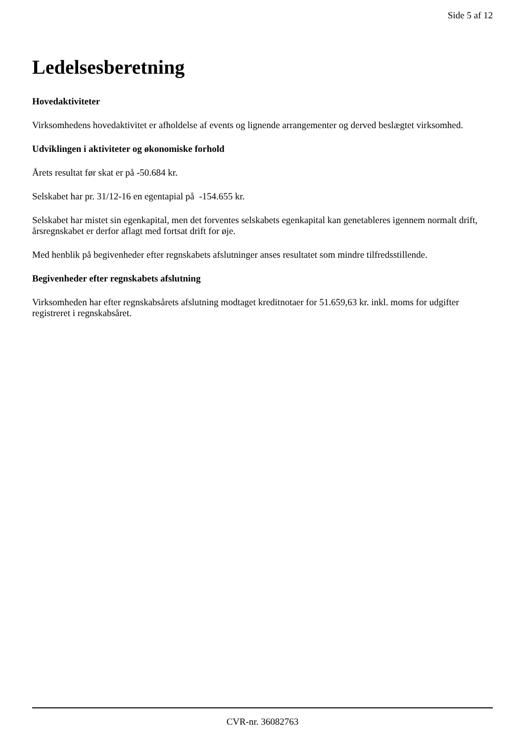Side 5 af 12
Ledelsesberetning
Hovedaktiviteter
Virksomhedens hovedaktivitet er afholdelse af events og lignende arrangementer og derved beslægtet virksomhed.
Udviklingen i aktiviteter og økonomiske forhold
Årets resultat før skat er på -50.684 kr.
Selskabet har pr. 31/12-16 en egentapial på -154.655 kr.
Selskabet har mistet sin egenkapital, men det forventes selskabets egenkapital kan genetableres igennem normalt drift, årsregnskabet er derfor aflagt med fortsat drift for øje.
Med henblik på begivenheder efter regnskabets afslutninger anses resultatet som mindre tilfredsstillende.
Begivenheder efter regnskabets afslutning
Virksomheden har efter regnskabsårets afslutning modtaget kreditnotaer for 51.659,63 kr. inkl. moms for udgifter registreret i regnskabsåret.
CVR-nr. 36082763